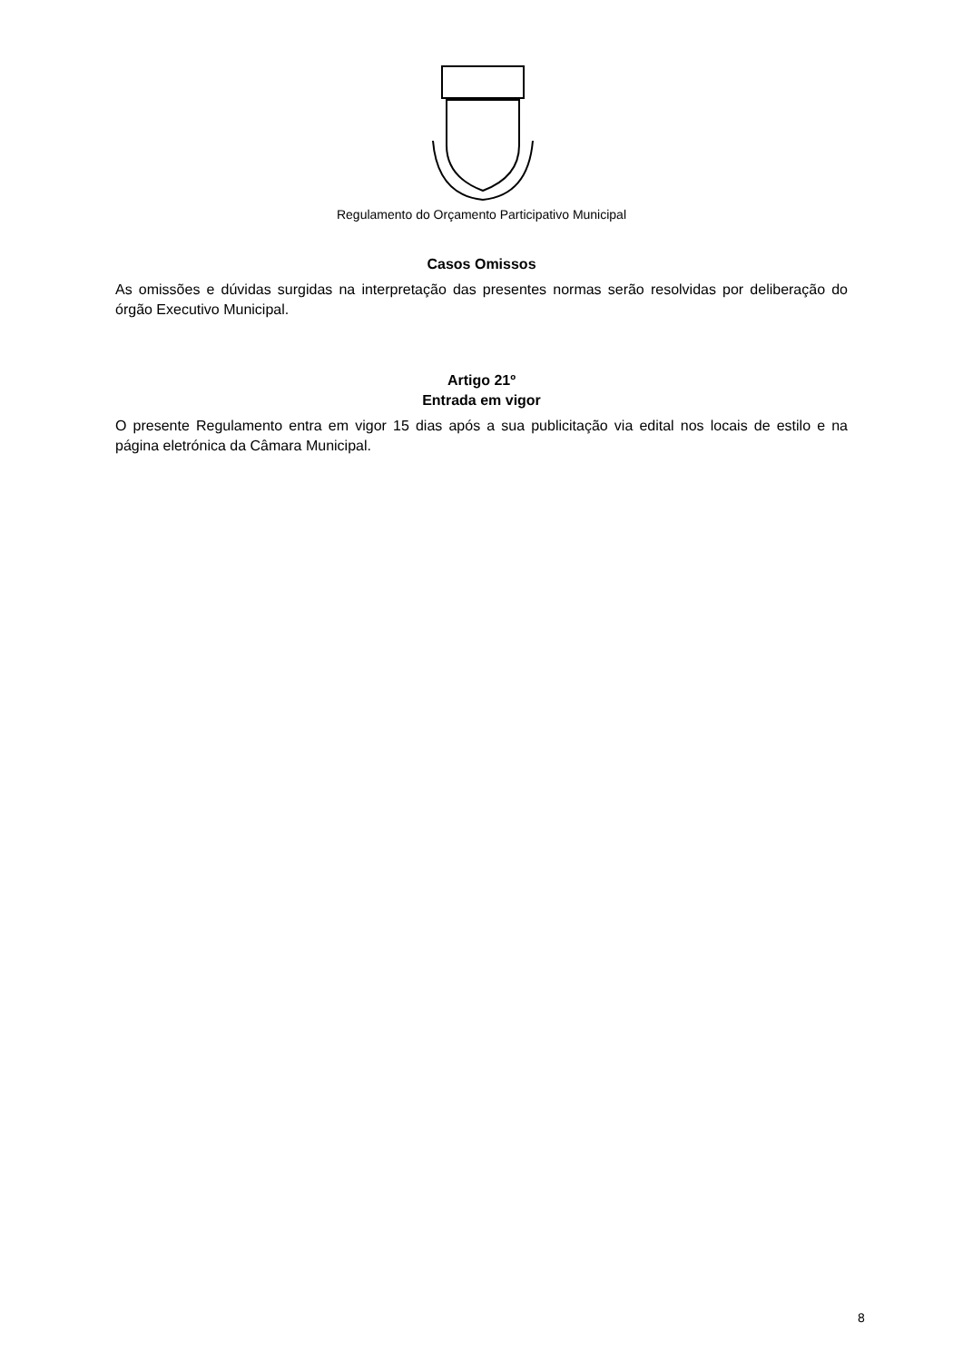Regulamento do Orçamento Participativo Municipal
Casos Omissos
As omissões e dúvidas surgidas na interpretação das presentes normas serão resolvidas por deliberação do órgão Executivo Municipal.
Artigo 21º
Entrada em vigor
O presente Regulamento entra em vigor 15 dias após a sua publicitação via edital nos locais de estilo e na página eletrónica da Câmara Municipal.
8